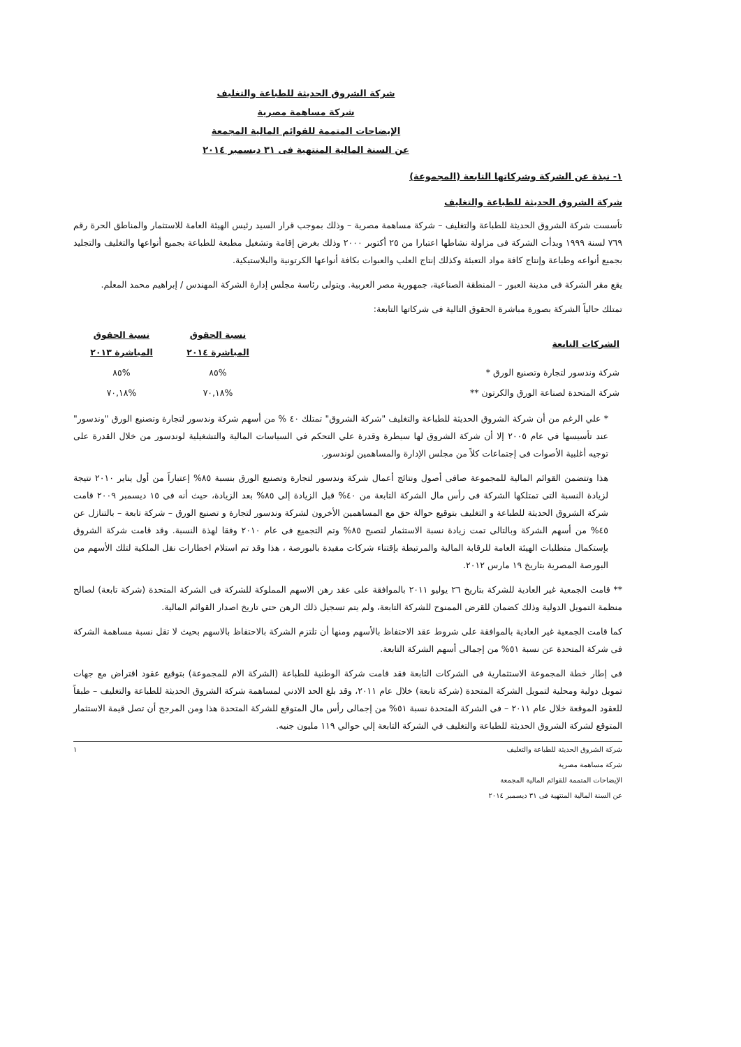شركة الشروق الحديثة للطباعة والتغليف
شركة مساهمة مصرية
الإيضاحات المتممة للقوائم المالية المجمعة
عن السنة المالية المنتهية فى ٣١ ديسمبر ٢٠١٤
١- نبذة عن الشركة وشركاتها التابعة (المجموعة)
شركة الشروق الحديثة للطباعة والتغليف
تأسست شركة الشروق الحديثة للطباعة والتغليف – شركة مساهمة مصرية – وذلك بموجب قرار السيد رئيس الهيئة العامة للاستثمار والمناطق الحرة رقم ٧٦٩ لسنة ١٩٩٩ وبدأت الشركة فى مزاولة نشاطها اعتبارا من ٢٥ أكتوبر ٢٠٠٠ وذلك بغرض إقامة وتشغيل مطبعة للطباعة بجميع أنواعها والتغليف والتجليد بجميع أنواعه وطباعة وإنتاج كافة مواد التعبئة وكذلك إنتاج العلب والعبوات بكافة أنواعها الكرتونية والبلاستيكية.
يقع مقر الشركة فى مدينة العبور – المنطقة الصناعية، جمهورية مصر العربية. ويتولى رئاسة مجلس إدارة الشركة المهندس / إبراهيم محمد المعلم.
تمتلك حالياً الشركة بصورة مباشرة الحقوق التالية فى شركاتها التابعة:
| الشركات التابعة | نسبة الحقوق المباشرة ٢٠١٤ | نسبة الحقوق المباشرة ٢٠١٣ |
| --- | --- | --- |
| شركة وندسور لتجارة وتصنيع الورق * | %٨٥ | %٨٥ |
| شركة المتحدة لصناعة الورق والكرتون ** | %٧٠,١٨ | %٧٠,١٨ |
* علي الرغم من أن شركة الشروق الحديثة للطباعة والتغليف "شركة الشروق" تمتلك ٤٠ % من أسهم شركة وندسور لتجارة وتصنيع الورق "وندسور" عند تأسيسها في عام ٢٠٠٥ إلا أن شركة الشروق لها سيطرة وقدرة علي التحكم في السياسات المالية والتشغيلية لوندسور من خلال القدرة على توجيه أغلبية الأصوات فى إجتماعات كلاً من مجلس الإدارة والمساهمين لوندسور.
هذا وتتضمن القوائم المالية للمجموعة صافى أصول ونتائج أعمال شركة وندسور لتجارة وتصنيع الورق بنسبة ٨٥% إعتباراً من أول يناير ٢٠١٠ نتيجة لزيادة النسبة التى تمتلكها الشركة فى رأس مال الشركة التابعة من ٤٠% قبل الزيادة إلى ٨٥% بعد الزيادة، حيث أنه فى ١٥ ديسمبر ٢٠٠٩ قامت شركة الشروق الحديثة للطباعة و التغليف بتوقيع حوالة حق مع المساهمين الأخرون لشركة وندسور لتجارة و تصنيع الورق – شركة تابعة – بالتنازل عن ٤٥% من أسهم الشركة وبالتالى تمت زيادة نسبة الاستثمار لتصبح ٨٥% وتم التجميع فى عام ٢٠١٠ وفقا لهذة النسبة. وقد قامت شركة الشروق بإستكمال متطلبات الهيئة العامة للرقابة المالية والمرتبطة بإقتناء شركات مقيدة بالبورصة ، هذا وقد تم استلام اخطارات نقل الملكية لتلك الأسهم من البورصة المصرية بتاريخ ١٩ مارس ٢٠١٢.
** قامت الجمعية غير العادية للشركة بتاريخ ٢٦ يوليو ٢٠١١ بالموافقة على عقد رهن الاسهم المملوكة للشركة فى الشركة المتحدة (شركة تابعة) لصالح منظمة التمويل الدولية وذلك كضمان للقرض الممنوح للشركة التابعة، ولم يتم تسجيل ذلك الرهن حتي تاريخ اصدار القوائم المالية.
كما قامت الجمعية غير العادية بالموافقة على شروط عقد الاحتفاظ بالأسهم ومنها أن تلتزم الشركة بالاحتفاظ بالاسهم بحيث لا تقل نسبة مساهمة الشركة فى شركة المتحدة عن نسبة ٥١% من إجمالى أسهم الشركة التابعة.
فى إطار خطة المجموعة الاستثمارية فى الشركات التابعة فقد قامت شركة الوطنية للطباعة (الشركة الام للمجموعة) بتوقيع عقود اقتراض مع جهات تمويل دولية ومحلية لتمويل الشركة المتحدة (شركة تابعة) خلال عام ٢٠١١، وقد بلغ الحد الادني لمساهمة شركة الشروق الحديثة للطباعة والتغليف – طبقاً للعقود الموقعة خلال عام ٢٠١١ – فى الشركة المتحدة نسبة ٥١% من إجمالى رأس مال المتوقع للشركة المتحدة هذا ومن المرجح أن تصل قيمة الاستثمار المتوقع لشركة الشروق الحديثة للطباعة والتغليف في الشركة التابعة إلي حوالي ١١٩ مليون جنيه.
شركة الشروق الحديثة للطباعة والتغليف
شركة مساهمة مصرية
الإيضاحات المتممة للقوائم المالية المجمعة
عن السنة المالية المنتهية فى ٣١ ديسمبر ٢٠١٤
١